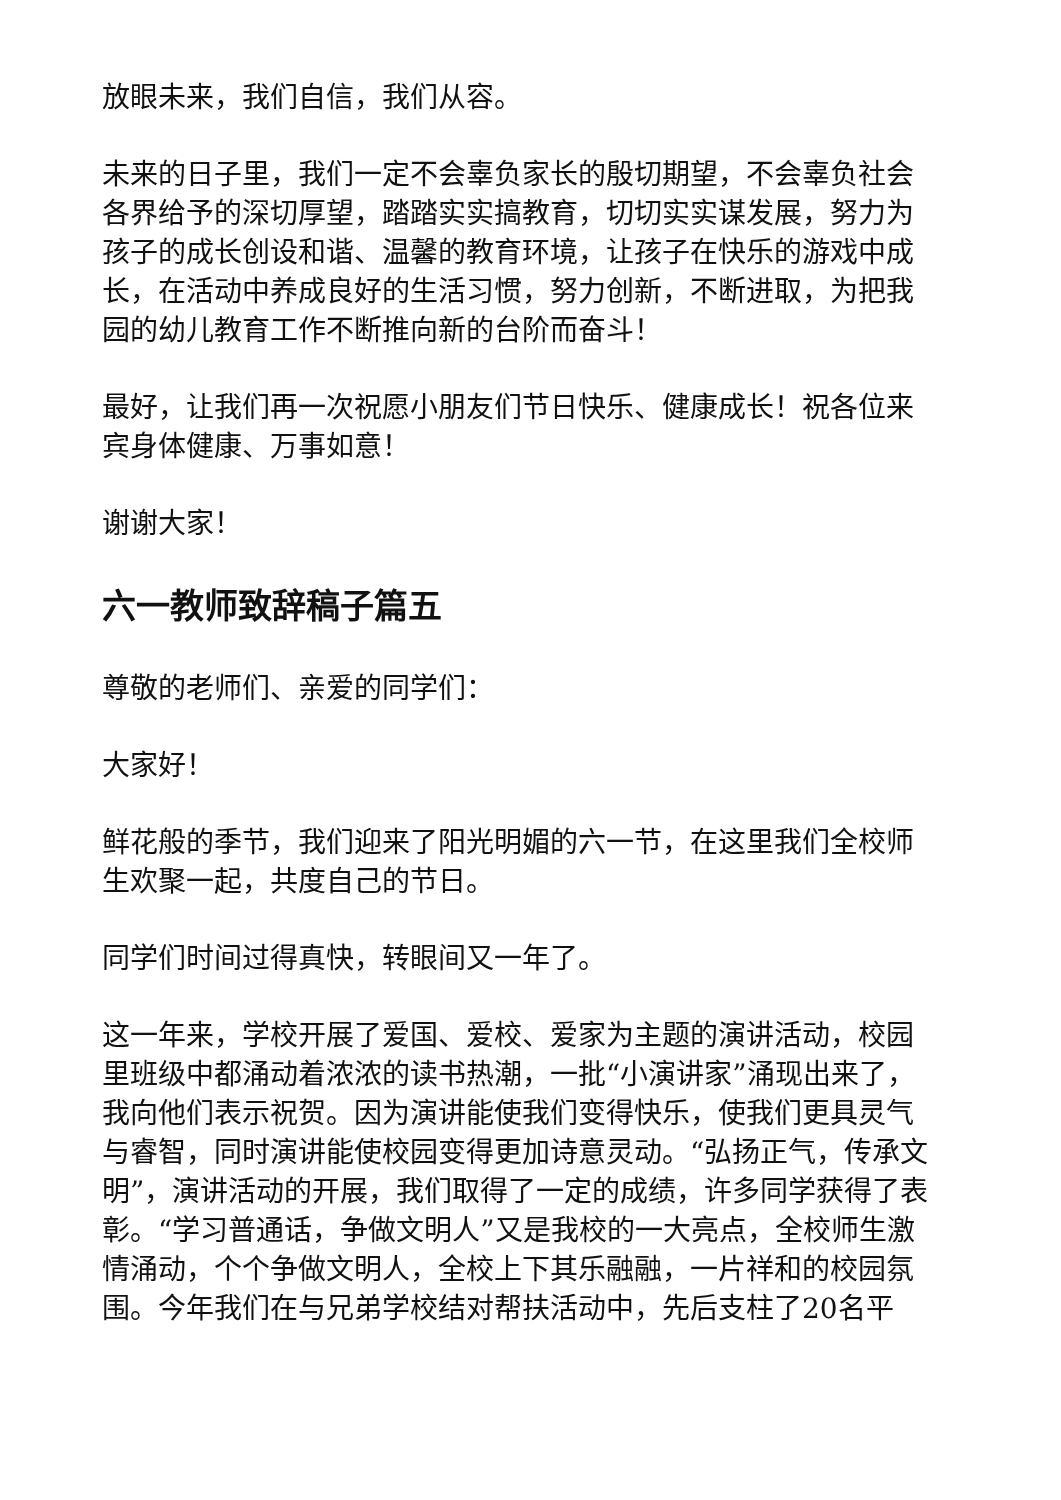放眼未来，我们自信，我们从容。
未来的日子里，我们一定不会辜负家长的殷切期望，不会辜负社会各界给予的深切厚望，踏踏实实搞教育，切切实实谋发展，努力为孩子的成长创设和谐、温馨的教育环境，让孩子在快乐的游戏中成长，在活动中养成良好的生活习惯，努力创新，不断进取，为把我园的幼儿教育工作不断推向新的台阶而奋斗！
最好，让我们再一次祝愿小朋友们节日快乐、健康成长！祝各位来宾身体健康、万事如意！
谢谢大家！
六一教师致辞稿子篇五
尊敬的老师们、亲爱的同学们：
大家好！
鲜花般的季节，我们迎来了阳光明媚的六一节，在这里我们全校师生欢聚一起，共度自己的节日。
同学们时间过得真快，转眼间又一年了。
这一年来，学校开展了爱国、爱校、爱家为主题的演讲活动，校园里班级中都涌动着浓浓的读书热潮，一批“小演讲家”涌现出来了，我向他们表示祝贺。因为演讲能使我们变得快乐，使我们更具灵气与睿智，同时演讲能使校园变得更加诗意灵动。“弘扬正气，传承文明”，演讲活动的开展，我们取得了一定的成绩，许多同学获得了表彰。“学习普通话，争做文明人”又是我校的一大亮点，全校师生激情涌动，个个争做文明人，全校上下其乐融融，一片祥和的校园氛围。今年我们在与兄弟学校结对帮扶活动中，先后支柱了20名平